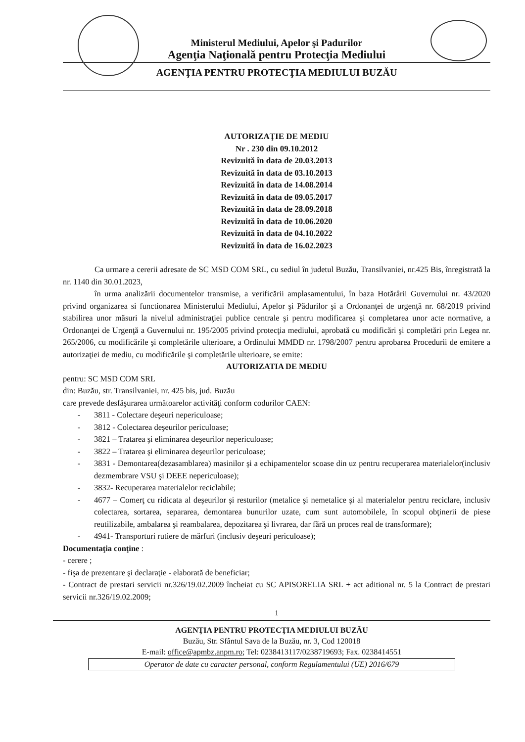Ministerul Mediului, Apelor şi Padurilor
Agenţia Naţională pentru Protecţia Mediului
AGENŢIA PENTRU PROTECŢIA MEDIULUI BUZĂU
AUTORIZAŢIE DE MEDIU
Nr . 230 din 09.10.2012
Revizuită în data de 20.03.2013
Revizuită în data de 03.10.2013
Revizuită în data de 14.08.2014
Revizuită în data de 09.05.2017
Revizuită în data de 28.09.2018
Revizuită în data de 10.06.2020
Revizuită în data de 04.10.2022
Revizuită în data de 16.02.2023
Ca urmare a cererii adresate de SC MSD COM SRL, cu sediul în judetul Buzău, Transilvaniei, nr.425 Bis, înregistrată la nr. 1140 din 30.01.2023,
în urma analizării documentelor transmise, a verificării amplasamentului, în baza Hotărârii Guvernului nr. 43/2020 privind organizarea si functionarea Ministerului Mediului, Apelor şi Pădurilor şi a Ordonanţei de urgenţă nr. 68/2019 privind stabilirea unor măsuri la nivelul administraţiei publice centrale şi pentru modificarea şi completarea unor acte normative, a Ordonanţei de Urgenţă a Guvernului nr. 195/2005 privind protecţia mediului, aprobată cu modificări şi completări prin Legea nr. 265/2006, cu modificările şi completările ulterioare, a Ordinului MMDD nr. 1798/2007 pentru aprobarea Procedurii de emitere a autorizaţiei de mediu, cu modificările şi completările ulterioare, se emite:
AUTORIZATIA DE MEDIU
pentru: SC MSD COM SRL
din: Buzău, str. Transilvaniei, nr. 425 bis, jud. Buzău
care prevede desfăşurarea următoarelor activităţi conform codurilor CAEN:
- 3811 - Colectare deşeuri nepericuloase;
- 3812 - Colectarea deşeurilor periculoase;
- 3821 – Tratarea şi eliminarea deşeurilor nepericuloase;
- 3822 – Tratarea şi eliminarea deşeurilor periculoase;
- 3831 - Demontarea(dezasamblarea) masinilor şi a echipamentelor scoase din uz pentru recuperarea materialelor(inclusiv dezmembrare VSU şi DEEE nepericuloase);
- 3832- Recuperarea materialelor reciclabile;
- 4677 – Comerţ cu ridicata al deşeurilor şi resturilor (metalice şi nemetalice şi al materialelor pentru reciclare, inclusiv colectarea, sortarea, separarea, demontarea bunurilor uzate, cum sunt automobilele, în scopul obţinerii de piese reutilizabile, ambalarea şi reambalarea, depozitarea şi livrarea, dar fără un proces real de transformare);
- 4941- Transporturi rutiere de mărfuri (inclusiv deşeuri periculoase);
Documentaţia conţine :
- cerere ;
- fişa de prezentare şi declaraţie - elaborată de beneficiar;
- Contract de prestari servicii nr.326/19.02.2009 încheiat cu SC APISORELIA SRL + act aditional nr. 5 la Contract de prestari servicii nr.326/19.02.2009;
1
AGENŢIA PENTRU PROTECŢIA MEDIULUI BUZĂU
Buzău, Str. Sfântul Sava de la Buzău, nr. 3, Cod 120018
E-mail: office@apmbz.anpm.ro; Tel: 0238413117/0238719693; Fax. 0238414551
Operator de date cu caracter personal, conform Regulamentului (UE) 2016/679